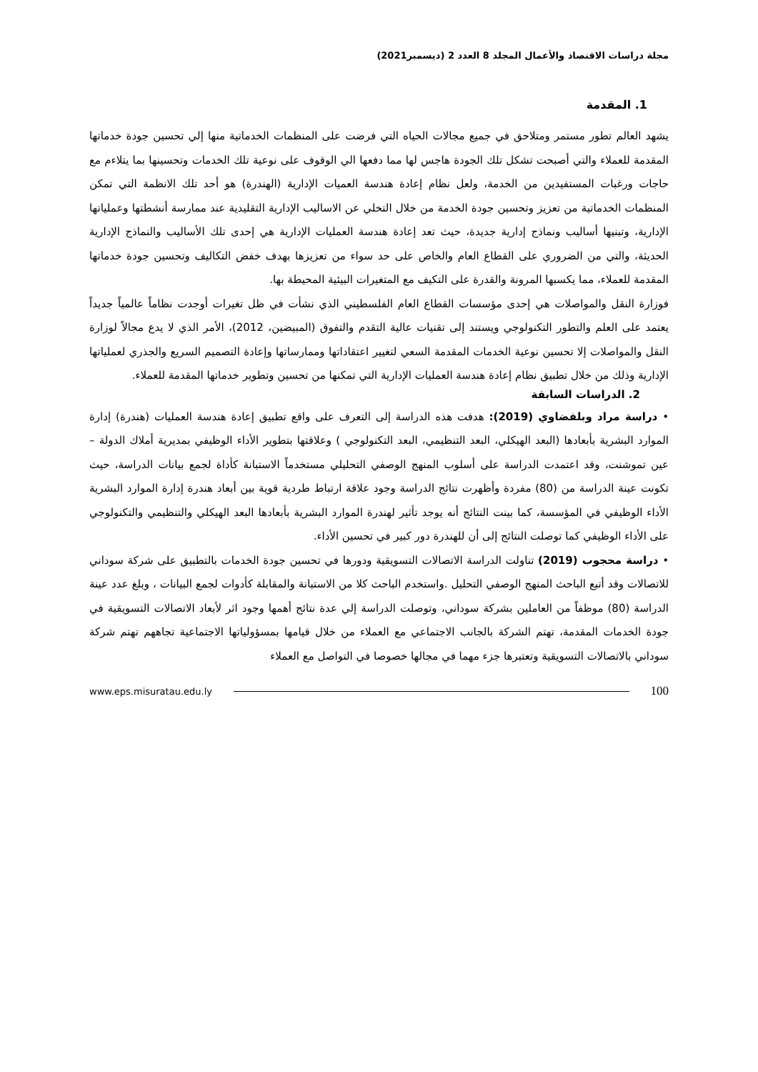مجلة دراسات الاقتصاد والأعمال المجلد 8 العدد 2 (ديسمبر2021)
1. المقدمة
يشهد العالم تطور مستمر ومتلاحق في جميع مجالات الحياه التي فرضت على المنظمات الخدماتية منها إلي تحسين جودة خدماتها المقدمة للعملاء والتي أصبحت تشكل تلك الجودة هاجس لها مما دفعها الي الوقوف على نوعية تلك الخدمات وتحسينها بما يتلاءم مع حاجات ورغبات المستفيدين من الخدمة، ولعل نظام إعادة هندسة العميات الإدارية (الهندرة) هو أحد تلك الانظمة التي تمكن المنظمات الخدماتية من تعزيز وتحسين جودة الخدمة من خلال التخلي عن الاساليب الإدارية التقليدية عند ممارسة أنشطتها وعملياتها الإدارية، وتبنيها أساليب ونماذج إدارية جديدة، حيث تعد إعادة هندسة العمليات الإدارية هي إحدى تلك الأساليب والنماذج الإدارية الحديثة، والتي من الضروري على القطاع العام والخاص على حد سواء من تعزيزها بهدف خفض التكاليف وتحسين جودة خدماتها المقدمة للعملاء، مما يكسبها المرونة والقدرة على التكيف مع المتغيرات البيئية المحيطة بها.
فوزارة النقل والمواصلات هي إحدى مؤسسات القطاع العام الفلسطيني الذي نشأت في ظل تغيرات أوجدت نظاماً عالمياً جديداً يعتمد على العلم والتطور التكنولوجي ويستند إلى تقنيات عالية التقدم والتفوق (المبيضين، 2012)، الأمر الذي لا يدع مجالاً لوزارة النقل والمواصلات إلا تحسين نوعية الخدمات المقدمة السعي لتغيير اعتقاداتها وممارساتها وإعادة التصميم السريع والجذري لعملياتها الإدارية وذلك من خلال تطبيق نظام إعادة هندسة العمليات الإدارية التي تمكنها من تحسين وتطوير خدماتها المقدمة للعملاء.
2. الدراسات السابقة
• دراسة مراد وبلفضاوي (2019): هدفت هذه الدراسة إلى التعرف على واقع تطبيق إعادة هندسة العمليات (هندرة) إدارة الموارد البشرية بأبعادها (البعد الهيكلي، البعد التنظيمي، البعد التكنولوجي ) وعلاقتها بتطوير الأداء الوظيفي بمديرية أملاك الدولة –عين تموشنت، وقد اعتمدت الدراسة على أسلوب المنهج الوصفي التحليلي مستخدماً الاستبانة كأداة لجمع بيانات الدراسة، حيث تكونت عينة الدراسة من (80) مفردة وأظهرت نتائج الدراسة وجود علاقة ارتباط طردية قوية بين أبعاد هندرة إدارة الموارد البشرية الأداء الوظيفي في المؤسسة، كما بينت النتائج أنه يوجد تأثير لهندرة الموارد البشرية بأبعادها البعد الهيكلي والتنظيمي والتكنولوجي على الأداء الوظيفي كما توصلت النتائج إلى أن للهندرة دور كبير في تحسين الأداء.
• دراسة محجوب (2019) تناولت الدراسة الاتصالات التسويقية ودورها في تحسين جودة الخدمات بالتطبيق على شركة سوداني للاتصالات وقد أتبع الباحث المنهج الوصفي التحليل .واستخدم الباحث كلا من الاستبانة والمقابلة كأدوات لجمع البيانات ، وبلغ عدد عينة الدراسة (80) موظفاً من العاملين بشركة سوداني، وتوصلت الدراسة إلي عدة نتائج أهمها وجود اثر لأبعاد الاتصالات التسويقية في جودة الخدمات المقدمة، تهتم الشركة بالجانب الاجتماعي مع العملاء من خلال قيامها بمسؤولياتها الاجتماعية تجاههم تهتم شركة سوداني بالاتصالات التسويقية وتعتبرها جزء مهما في مجالها خصوصا في التواصل مع العملاء
www.eps.misuratau.edu.ly 100